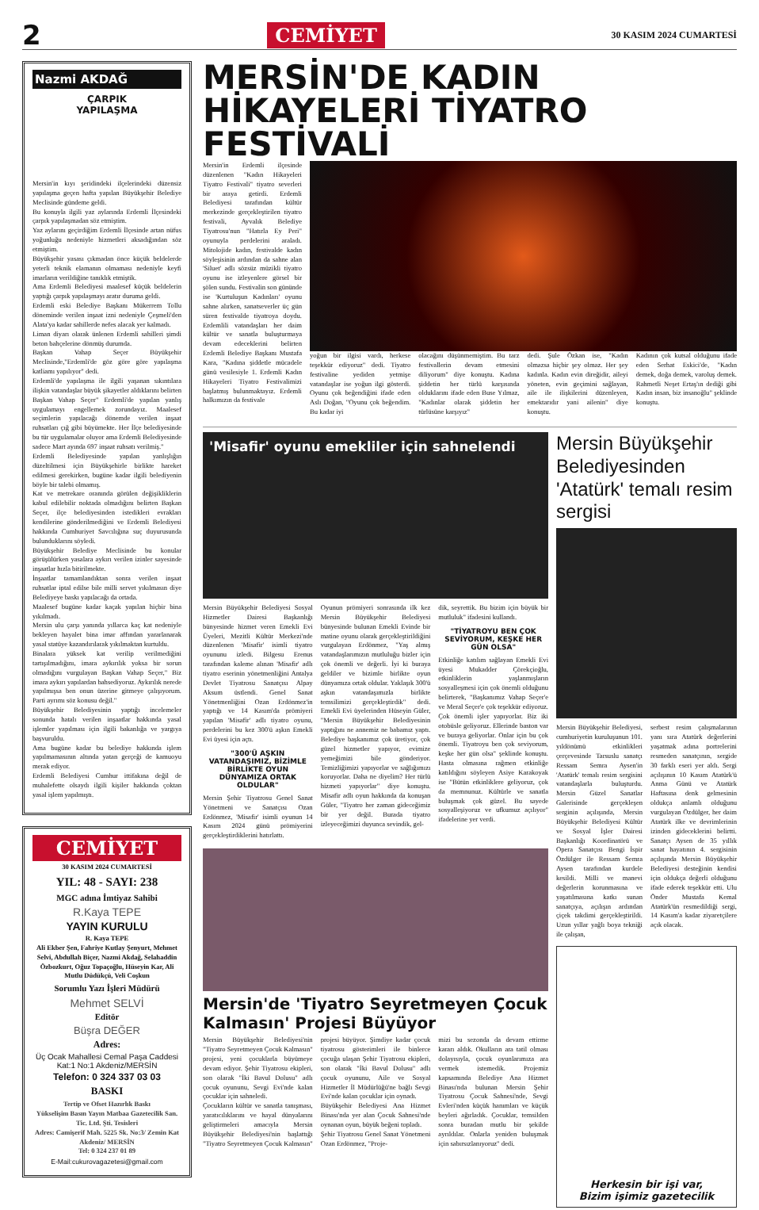2
CEMİYET
30 KASIM 2024 CUMARTESİ
Nazmi AKDAĞ
ÇARPIK
YAPILAŞMA
Mersin'in kıyı şeridindeki ilçelerindeki düzensiz yapılaşma geçen hafta yapılan Büyükşehir Belediye Meclisinde gündeme geldi.
Bu konuyla ilgili yaz aylarında Erdemli İlçesindeki çarpık yapılaşmadan söz etmiştim.
Yaz aylarını geçirdiğim Erdemli İlçesinde artan nüfus yoğunluğu nedeniyle hizmetleri aksadığından söz etmiştim.
Büyükşehir yasası çıkmadan önce küçük beldelerde yeterli teknik elamanın olmaması nedeniyle keyfi imarların verildiğine tanıklık etmiştik.
Ama Erdemli Belediyesi maalesef küçük beldelerin yaptığı çarpık yapılaşmayı aratır duruma geldi.
Erdemli eski Belediye Başkanı Mükerrem Tollu döneminde verilen inşaat izni nedeniyle Çeşmeli'den Alata'ya kadar sahillerde nefes alacak yer kalmadı.
Liman diyarı olarak ünlenen Erdemli sahilleri şimdi beton bahçelerine dönmüş durumda.
Başkan Vahap Seçer Büyükşehir Meclisinde,"Erdemli'de göz göre göre yapılaşma katliamı yapılıyor" dedi.
Erdemli'de yapılaşma ile ilgili yaşanan sıkıntılara ilişkin vatandaşlar büyük şikayetler aldıklarını belirten Başkan Vahap Seçer" Erdemli'de yapılan yanlış uygulamayı engellemek zorundayız. Maalesef seçimlerin yapılacağı dönemde verilen inşaat ruhsatları çığ gibi büyümekte. Her İlçe belediyesinde bu tür uygulamalar oluyor ama Erdemli Belediyesinde sadece Mart ayında 697 inşaat ruhsatı verilmiş."
Erdemli Belediyesinde yapılan yanlışlığın düzeltilmesi için Büyükşehirle birlikte hareket edilmesi gerekirken, bugüne kadar ilgili belediyenin böyle bir talebi olmamış.
Kat ve metrekare oranında görülen değişikliklerin kabul edilebilir noktada olmadığını belirten Başkan Seçer, ilçe belediyesinden istedikleri evrakları kendilerine gönderilmediğini ve Erdemli Belediyesi hakkında Cumhuriyet Savcılığına suç duyurusunda bulunduklarını söyledi.
Büyükşehir Belediye Meclisinde bu konular görüşülürken yasalara aykırı verilen izinler sayesinde inşaatlar hızla bitirilmekte.
İnşaatlar tamamlandıktan sonra verilen inşaat ruhsatlar iptal edilse bile milli servet yıkılmasın diye Belediyeye baskı yapılacağı da ortada.
Maalesef bugüne kadar kaçak yapılan hiçbir bina yıkılmadı.
Mersin ulu çarşı yanında yıllarca kaç kat nedeniyle bekleyen hayalet bina imar affından yararlanarak yasal statüye kazandırılarak yıkılmaktan kurtuldu.
Binalara yüksek kat verilip verilmediğini tartışılmadığını, imara aykırılık yoksa bir sorun olmadığını vurgulayan Başkan Vahap Seçer," Biz imara aykırı yapılardan bahsediyoruz. Aykırılık nerede yapılmışsa ben onun üzerine gitmeye çalışıyorum. Parti ayrımı söz konusu değil."
Büyükşehir Belediyesinin yaptığı incelemeler sonunda hatalı verilen inşaatlar hakkında yasal işlemler yapılması için ilgili bakanlığa ve yargıya başvuruldu.
Ama bugüne kadar bu belediye hakkında işlem yapılmamasının altında yatan gerçeği de kamuoyu merak ediyor.
Erdemli Belediyesi Cumhur ittifakına değil de muhalefette olsaydı ilgili kişiler hakkında çoktan yasal işlem yapılmıştı.
CEMİYET
30 KASIM 2024 CUMARTESİ
YIL: 48 - SAYI: 238
MGC adına İmtiyaz Sahibi
R.Kaya TEPE
YAYIN KURULU
R. Kaya TEPE
Ali Ekber Şen, Fahriye Kutlay Şenyurt, Mehmet Selvi, Abdullah Biçer, Nazmi Akdağ, Selahaddin Özbozkurt, Oğuz Topaçoğlu, Hüseyin Kar, Ali Mutlu Düdükçü, Veli Coşkun
Sorumlu Yazı İşleri Müdürü
Mehmet SELVİ
Editör
Büşra DEĞER
Adres:
Üç Ocak Mahallesi Cemal Paşa Caddesi Kat:1 No:1 Akdeniz/MERSİN
Telefon: 0 324 337 03 03
BASKI
Tertip ve Ofset Hazırlık Baskı
Yükselişim Basın Yayın Matbaa Gazetecilik San. Tic. Ltd. Şti. Tesisleri
Adres: Camişerif Mah. 5225 Sk. No:3/ Zemin Kat Akdeniz/ MERSİN
Tel: 0 324 237 01 89
E-Mail:cukurovagazetesi@gmail.com
MERSİN'DE KADIN HİKAYELERİ TİYATRO FESTİVALİ
Mersin'in Erdemli ilçesinde düzenlenen "Kadın Hikayeleri Tiyatro Festivali" tiyatro severleri bir araya getirdi. Erdemli Belediyesi tarafından kültür merkezinde gerçekleştirilen tiyatro festivali, Ayvalık Belediye Tiyatrosu'nun "Hatırla Ey Peri" oyunuyla perdelerini araladı. Mitolojide kadın, festivalde kadın söyleşisinin ardından da sahne alan 'Siluet' adlı sözsüz müzikli tiyatro oyunu ise izleyenlere görsel bir şölen sundu. Festivalin son gününde ise 'Kurtuluşun Kadınları' oyunu sahne alırken, sanatseverler üç gün süren festivalde tiyatroya doydu. Erdemlili vatandaşları her daim kültür ve sanatla buluşturmaya devam edeceklerini belirten Erdemli Belediye Başkanı Mustafa Kara, "Kadına şiddetle mücadele günü vesilesiyle 1. Erdemli Kadın Hikayeleri Tiyatro Festivalimizi başlatmış bulunmaktayız. Erdemli halkımızın da festivale
yoğun bir ilgisi vardı, herkese teşekkür ediyoruz" dedi. Tiyatro festivaline yediden yetmişe vatandaşlar ise yoğun ilgi gösterdi. Oyunu çok beğendiğini ifade eden Aslı Doğan, "Oyunu çok beğendim. Bu kadar iyi
olacağını düşünmemiştim. Bu tarz festivallerin devam etmesini diliyorum" diye konuştu. Kadına şiddetin her türlü karşısında olduklarını ifade eden Buse Yılmaz, "Kadınlar olarak şiddetin her türlüsüne karşıyız"
dedi. Şule Özkan ise, "Kadın olmazsa hiçbir şey olmaz. Her şey kadınla. Kadın evin direğidir, aileyi yöneten, evin geçimini sağlayan, aile ile ilişkilerini düzenleyen, emektarıdır yani ailenin" diye konuştu.
Kadının çok kutsal olduğunu ifade eden Serhat Eskici'de, "Kadın demek, doğa demek, varoluş demek. Rahmetli Neşet Ertaş'ın dediği gibi Kadın insan, biz insanoğlu" şeklinde konuştu.
'Misafir' oyunu emekliler için sahnelendi
Mersin Büyükşehir Belediyesi Sosyal Hizmetler Dairesi Başkanlığı bünyesinde hizmet veren Emekli Evi Üyeleri, Mezitli Kültür Merkezi'nde düzenlenen 'Misafir' isimli tiyatro oyununu izledi. Bilgesu Erenus tarafından kaleme alınan 'Misafir' adlı tiyatro eserinin yönetmenliğini Antalya Devlet Tiyatrosu Sanatçısı Alpay Aksum üstlendi. Genel Sanat Yönetmenliğini Ozan Erdönmez'in yaptığı ve 14 Kasım'da prömiyeri yapılan 'Misafir' adlı tiyatro oyunu, perdelerini bu kez 300'ü aşkın Emekli Evi üyesi için açtı.
"300'Ü AŞKIN VATANDAŞIMIZ, BİZİMLE BİRLİKTE OYUN DÜNYAMIZA ORTAK OLDULAR"
Mersin Şehir Tiyatrosu Genel Sanat Yönetmeni ve Sanatçısı Ozan Erdönmez, 'Misafir' isimli oyunun 14 Kasım 2024 günü prömiyerini gerçekleştirdiklerini hatırlattı.
Oyunun prömiyeri sonrasında ilk kez Mersin Büyükşehir Belediyesi bünyesinde bulunan Emekli Evinde bir matine oyunu olarak gerçekleştirildiğini vurgulayan Erdönmez, "Yaş almış vatandaşlarımızın mutluluğu bizler için çok önemli ve değerli. İyi ki buraya geldiler ve bizimle birlikte oyun dünyamıza ortak oldular. Yaklaşık 300'ü aşkın vatandaşımızla birlikte temsilimizi gerçekleştirdik" dedi. Emekli Evi üyelerinden Hüseyin Güler, "Mersin Büyükşehir Belediyesinin yaptığını ne annemiz ne babamız yaptı. Belediye başkanımız çok üretiyor, çok güzel hizmetler yapıyor, evimize yemeğimizi bile gönderiyor. Temizliğimizi yapıyorlar ve sağlığımızı koruyorlar. Daha ne diyelim? Her türlü hizmeti yapıyorlar" diye konuştu. Misafir adlı oyun hakkında da konuşan Güler, "Tiyatro her zaman gideceğimiz bir yer değil. Burada tiyatro izleyeceğimizi duyunca sevindik, gel-
dik, seyrettik. Bu bizim için büyük bir mutluluk" ifadesini kullandı.
"TİYATROYU BEN ÇOK SEVİYORUM, KEŞKE HER GÜN OLSA"
Etkinliğe katılım sağlayan Emekli Evi üyesi Mukadder Çörekçioğlu, etkinliklerin yaşlanmışların sosyalleşmesi için çok önemli olduğunu belirterek, "Başkanımız Vahap Seçer'e ve Meral Seçer'e çok teşekkür ediyoruz. Çok önemli işler yapıyorlar. Biz iki otobüsle geliyoruz. Ellerinde baston var ve buraya geliyorlar. Onlar için bu çok önemli. Tiyatroyu ben çok seviyorum, keşke her gün olsa" şeklinde konuştu. Hasta olmasına rağmen etkinliğe katıldığını söyleyen Asiye Karakoyak ise "Bütün etkinliklere geliyoruz, çok da memnunuz. Kültürle ve sanatla buluşmak çok güzel. Bu sayede sosyalleşiyoruz ve ufkumuz açılıyor" ifadelerine yer verdi.
Mersin'de 'Tiyatro Seyretmeyen Çocuk Kalmasın' Projesi Büyüyor
Mersin Büyükşehir Belediyesi'nin "Tiyatro Seyretmeyen Çocuk Kalmasın" projesi, yeni çocuklarla büyümeye devam ediyor. Şehir Tiyatrosu ekipleri, son olarak "İki Bavul Dolusu" adlı çocuk oyununu, Sevgi Evi'nde kalan çocuklar için sahneledi.
Çocukların kültür ve sanatla tanışması, yaratıcılıklarını ve hayal dünyalarını geliştirmeleri amacıyla Mersin Büyükşehir Belediyesi'nin başlattığı "Tiyatro Seyretmeyen Çocuk Kalmasın"
projesi büyüyor. Şimdiye kadar çocuk tiyatrosu gösterimleri ile binlerce çocuğa ulaşan Şehir Tiyatrosu ekipleri, son olarak "İki Bavul Dolusu" adlı çocuk oyununu, Aile ve Sosyal Hizmetler İl Müdürlüğü'ne bağlı Sevgi Evi'nde kalan çocuklar için oynadı.
Büyükşehir Belediyesi Ana Hizmet Binası'nda yer alan Çocuk Sahnesi'nde oynanan oyun, büyük beğeni topladı.
Şehir Tiyatrosu Genel Sanat Yönetmeni Ozan Erdönmez, "Proje-
mizi bu sezonda da devam ettirme kararı aldık. Okulların ara tatil olması dolayısıyla, çocuk oyunlarımıza ara vermek istemedik. Projemiz kapsamında Belediye Ana Hizmet Binası'nda bulunan Mersin Şehir Tiyatrosu Çocuk Sahnesi'nde, Sevgi Evleri'nden küçük hanımları ve küçük beyleri ağırladık. Çocuklar, temsilden sonra buradan mutlu bir şekilde ayrıldılar. Onlarla yeniden buluşmak için sabırsızlanıyoruz" dedi.
Mersin Büyükşehir Belediyesinden 'Atatürk' temalı resim sergisi
Mersin Büyükşehir Belediyesi, cumhuriyetin kuruluşunun 101. yıldönümü etkinlikleri çerçevesinde Tarsuslu sanatçı Ressam Semra Aysen'in 'Atatürk' temalı resim sergisini vatandaşlarla buluşturdu. Mersin Güzel Sanatlar Galerisinde gerçekleşen serginin açılışında, Mersin Büyükşehir Belediyesi Kültür ve Sosyal İşler Dairesi Başkanlığı Koordinatörü ve Opera Sanatçısı Bengi İspir Özdülger ile Ressam Semra Aysen tarafından kurdele kesildi. Milli ve manevi değerlerin korunmasına ve yaşatılmasına katkı sunan sanatçıya, açılışın ardından çiçek takdimi gerçekleştirildi. Uzun yıllar yağlı boya tekniği ile çalışan,
serbest resim çalışmalarının yanı sıra Atatürk değerlerini yaşatmak adına portrelerini resmeden sanatçının, sergide 30 farklı eseri yer aldı. Sergi açılışının 10 Kasım Atatürk'ü Anma Günü ve Atatürk Haftasına denk gelmesinin oldukça anlamlı olduğunu vurgulayan Özdülger, her daim Atatürk ilke ve devrimlerinin izinden gideceklerini belirtti. Sanatçı Aysen de 35 yıllık sanat hayatının 4. sergisinin açılışında Mersin Büyükşehir Belediyesi desteğinin kendisi için oldukça değerli olduğunu ifade ederek teşekkür etti. Ulu Önder Mustafa Kemal Atatürk'ün resmedildiği sergi, 14 Kasım'a kadar ziyaretçilere açık olacak.
Herkesin bir işi var,
Bizim işimiz gazetecilik